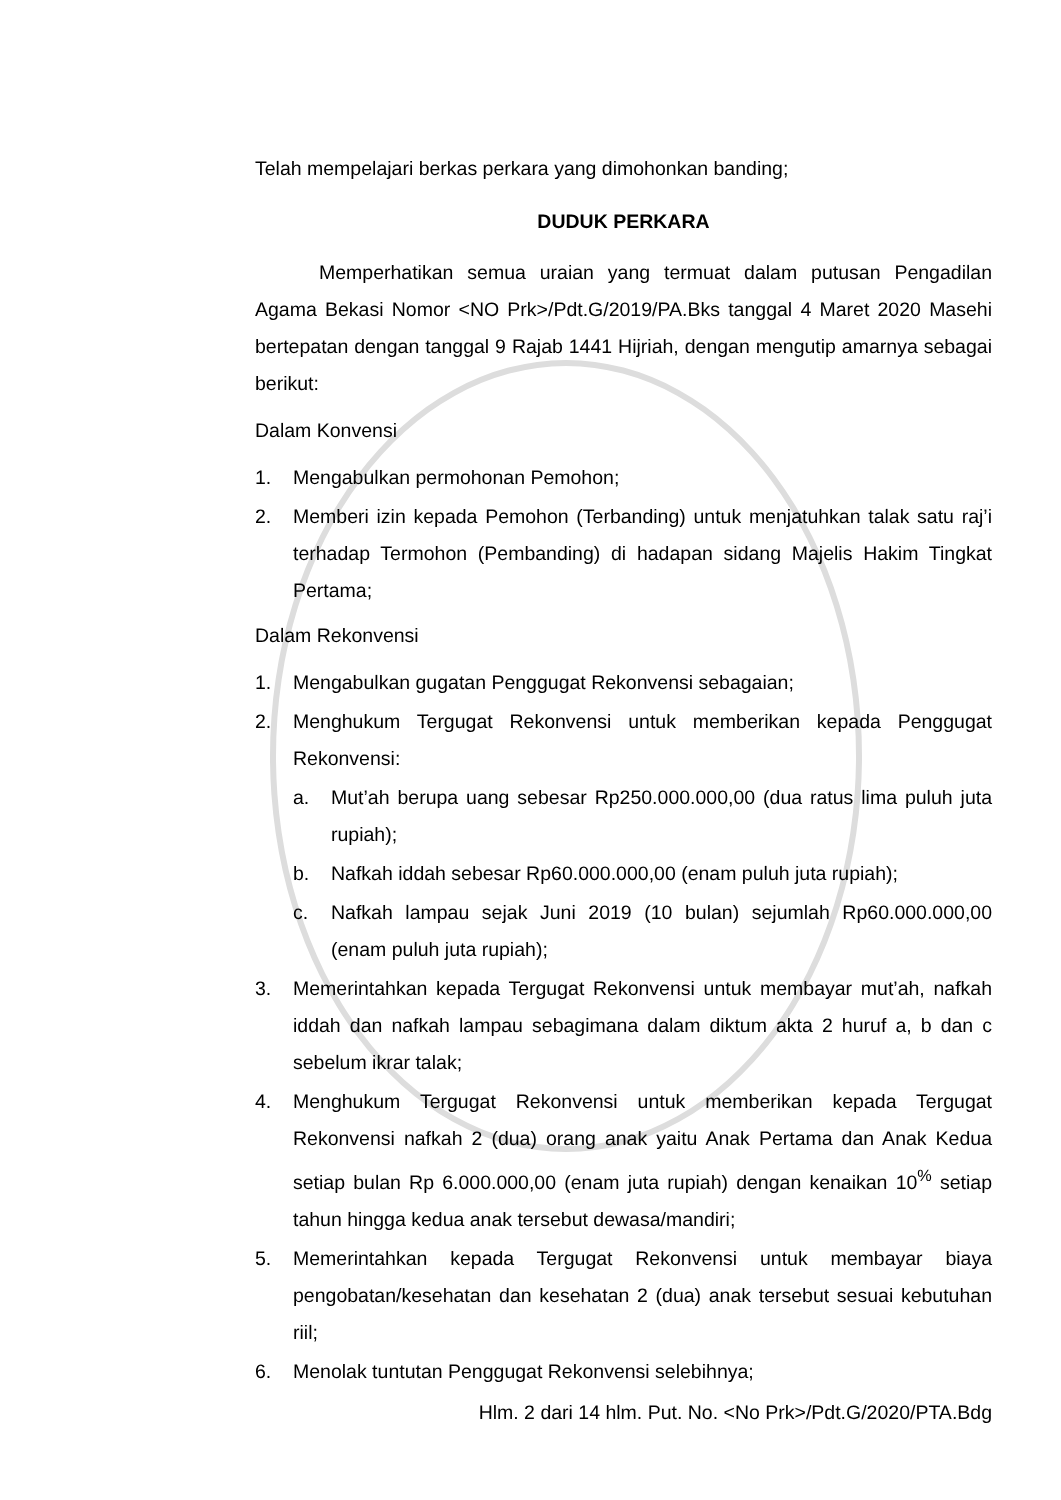Telah mempelajari berkas perkara yang dimohonkan banding;
DUDUK PERKARA
Memperhatikan semua uraian yang termuat dalam putusan Pengadilan Agama Bekasi Nomor <NO Prk>/Pdt.G/2019/PA.Bks tanggal 4 Maret 2020 Masehi bertepatan dengan tanggal 9 Rajab 1441 Hijriah, dengan mengutip amarnya sebagai berikut:
Dalam Konvensi
1. Mengabulkan permohonan Pemohon;
2. Memberi izin kepada Pemohon (Terbanding) untuk menjatuhkan talak satu raj’i terhadap Termohon (Pembanding) di hadapan sidang Majelis Hakim Tingkat Pertama;
Dalam Rekonvensi
1. Mengabulkan gugatan Penggugat Rekonvensi sebagaian;
2. Menghukum Tergugat Rekonvensi untuk memberikan kepada Penggugat Rekonvensi:
a. Mut’ah berupa uang sebesar Rp250.000.000,00 (dua ratus lima puluh juta rupiah);
b. Nafkah iddah sebesar Rp60.000.000,00 (enam puluh juta rupiah);
c. Nafkah lampau sejak Juni 2019 (10 bulan) sejumlah Rp60.000.000,00 (enam puluh juta rupiah);
3. Memerintahkan kepada Tergugat Rekonvensi untuk membayar mut’ah, nafkah iddah dan nafkah lampau sebagimana dalam diktum akta 2 huruf a, b dan c sebelum ikrar talak;
4. Menghukum Tergugat Rekonvensi untuk memberikan kepada Tergugat Rekonvensi nafkah 2 (dua) orang anak yaitu Anak Pertama dan Anak Kedua setiap bulan Rp 6.000.000,00 (enam juta rupiah) dengan kenaikan 10<sup>%</sup> setiap tahun hingga kedua anak tersebut dewasa/mandiri;
5. Memerintahkan kepada Tergugat Rekonvensi untuk membayar biaya pengobatan/kesehatan dan kesehatan 2 (dua) anak tersebut sesuai kebutuhan riil;
6. Menolak tuntutan Penggugat Rekonvensi selebihnya;
Hlm. 2 dari 14 hlm. Put. No. <No Prk>/Pdt.G/2020/PTA.Bdg